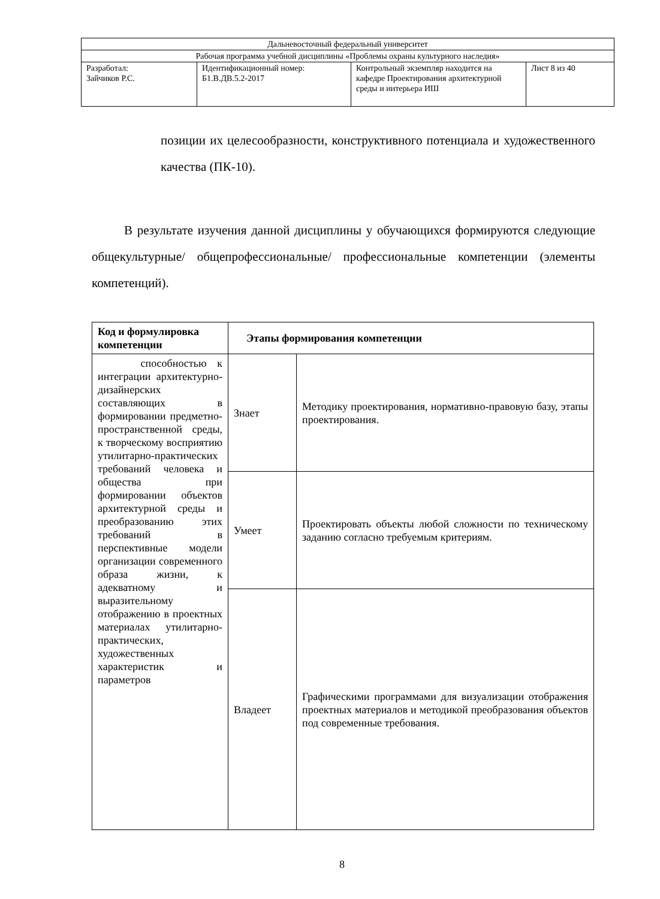| Дальневосточный федеральный университет | | | |
| Рабочая программа учебной дисциплины «Проблемы охраны культурного наследия» | | | |
| Разработал: Зайчиков Р.С. | Идентификационный номер: Б1.В.ДВ.5.2-2017 | Контрольный экземпляр находится на кафедре Проектирования архитектурной среды и интерьера ИШ | Лист 8 из 40 |
позиции их целесообразности, конструктивного потенциала и художественного качества (ПК-10).
В результате изучения данной дисциплины у обучающихся формируются следующие общекультурные/ общепрофессиональные/ профессиональные компетенции (элементы компетенций).
| Код и формулировка компетенции | Этапы формирования компетенции | |
| --- | --- | --- |
| способностью к интеграции архитектурно-дизайнерских составляющих в формировании предметно-пространственной среды, к творческому восприятию утилитарно-практических требований человека и общества при формировании объектов архитектурной среды и преобразованию этих требований в перспективные модели организации современного образа жизни, к адекватному и выразительному отображению в проектных материалах утилитарно-практических, художественных характеристик и параметров | Знает | Методику проектирования, нормативно-правовую базу, этапы проектирования. |
| | Умеет | Проектировать объекты любой сложности по техническому заданию согласно требуемым критериям. |
| | Владеет | Графическими программами для визуализации отображения проектных материалов и методикой преобразования объектов под современные требования. |
8